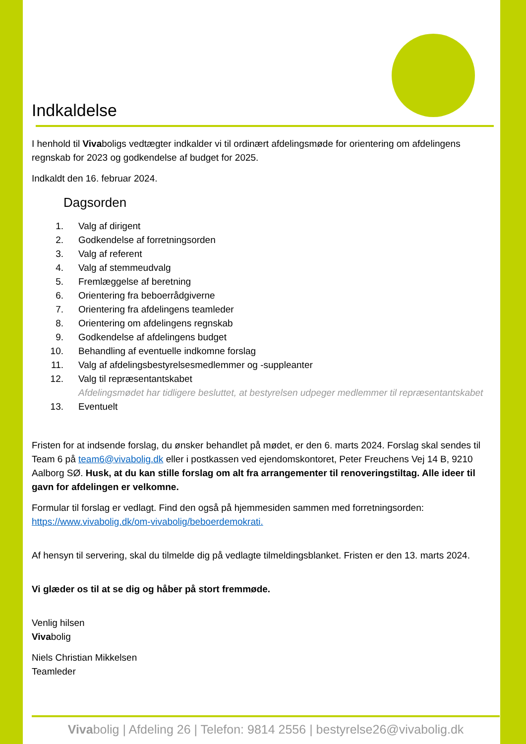Indkaldelse
I henhold til Vivaboligs vedtægter indkalder vi til ordinært afdelingsmøde for orientering om afdelingens regnskab for 2023 og godkendelse af budget for 2025.
Indkaldt den 16. februar 2024.
Dagsorden
1. Valg af dirigent
2. Godkendelse af forretningsorden
3. Valg af referent
4. Valg af stemmeudvalg
5. Fremlæggelse af beretning
6. Orientering fra beboerrådgiverne
7. Orientering fra afdelingens teamleder
8. Orientering om afdelingens regnskab
9. Godkendelse af afdelingens budget
10. Behandling af eventuelle indkomne forslag
11. Valg af afdelingsbestyrelsesmedlemmer og -suppleanter
12. Valg til repræsentantskabet
Afdelingsmødet har tidligere besluttet, at bestyrelsen udpeger medlemmer til repræsentantskabet
13. Eventuelt
Fristen for at indsende forslag, du ønsker behandlet på mødet, er den 6. marts 2024. Forslag skal sendes til Team 6 på team6@vivabolig.dk eller i postkassen ved ejendomskontoret, Peter Freuchens Vej 14 B, 9210 Aalborg SØ. Husk, at du kan stille forslag om alt fra arrangementer til renoveringstiltag. Alle ideer til gavn for afdelingen er velkomne.
Formular til forslag er vedlagt. Find den også på hjemmesiden sammen med forretningsorden: https://www.vivabolig.dk/om-vivabolig/beboerdemokrati.
Af hensyn til servering, skal du tilmelde dig på vedlagte tilmeldingsblanket. Fristen er den 13. marts 2024.
Vi glæder os til at se dig og håber på stort fremmøde.
Venlig hilsen
Vivabolig
Niels Christian Mikkelsen
Teamleder
Vivabolig | Afdeling 26 | Telefon: 9814 2556 | bestyrelse26@vivabolig.dk